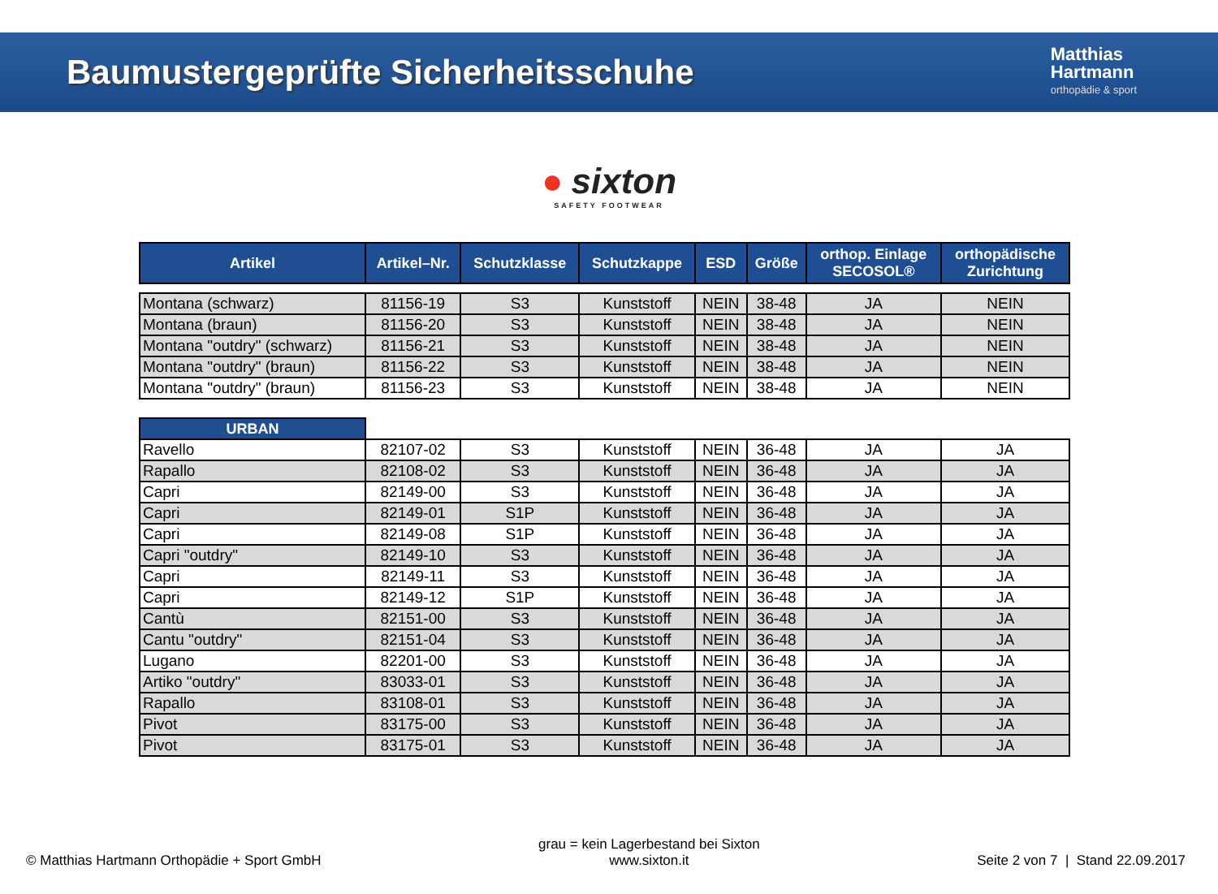Baumustergeprüfte Sicherheitsschuhe
Matthias
Hartmann
orthopädie & sport
● sixton
SAFETY FOOTWEAR
| Artikel | Artikel–Nr. | Schutzklasse | Schutzkappe | ESD | Größe | orthop. Einlage SECOSOL® | orthopädische Zurichtung |
| --- | --- | --- | --- | --- | --- | --- | --- |
| Montana (schwarz) | 81156-19 | S3 | Kunststoff | NEIN | 38-48 | JA | NEIN |
| Montana (braun) | 81156-20 | S3 | Kunststoff | NEIN | 38-48 | JA | NEIN |
| Montana "outdry" (schwarz) | 81156-21 | S3 | Kunststoff | NEIN | 38-48 | JA | NEIN |
| Montana "outdry" (braun) | 81156-22 | S3 | Kunststoff | NEIN | 38-48 | JA | NEIN |
| Montana "outdry" (braun) | 81156-23 | S3 | Kunststoff | NEIN | 38-48 | JA | NEIN |
| URBAN | | | | | | | |
| Ravello | 82107-02 | S3 | Kunststoff | NEIN | 36-48 | JA | JA |
| Rapallo | 82108-02 | S3 | Kunststoff | NEIN | 36-48 | JA | JA |
| Capri | 82149-00 | S3 | Kunststoff | NEIN | 36-48 | JA | JA |
| Capri | 82149-01 | S1P | Kunststoff | NEIN | 36-48 | JA | JA |
| Capri | 82149-08 | S1P | Kunststoff | NEIN | 36-48 | JA | JA |
| Capri "outdry" | 82149-10 | S3 | Kunststoff | NEIN | 36-48 | JA | JA |
| Capri | 82149-11 | S3 | Kunststoff | NEIN | 36-48 | JA | JA |
| Capri | 82149-12 | S1P | Kunststoff | NEIN | 36-48 | JA | JA |
| Cantù | 82151-00 | S3 | Kunststoff | NEIN | 36-48 | JA | JA |
| Cantu "outdry" | 82151-04 | S3 | Kunststoff | NEIN | 36-48 | JA | JA |
| Lugano | 82201-00 | S3 | Kunststoff | NEIN | 36-48 | JA | JA |
| Artiko "outdry" | 83033-01 | S3 | Kunststoff | NEIN | 36-48 | JA | JA |
| Rapallo | 83108-01 | S3 | Kunststoff | NEIN | 36-48 | JA | JA |
| Pivot | 83175-00 | S3 | Kunststoff | NEIN | 36-48 | JA | JA |
| Pivot | 83175-01 | S3 | Kunststoff | NEIN | 36-48 | JA | JA |
© Matthias Hartmann Orthopädie + Sport GmbH
grau = kein Lagerbestand bei Sixton
www.sixton.it
Seite 2 von 7 | Stand 22.09.2017